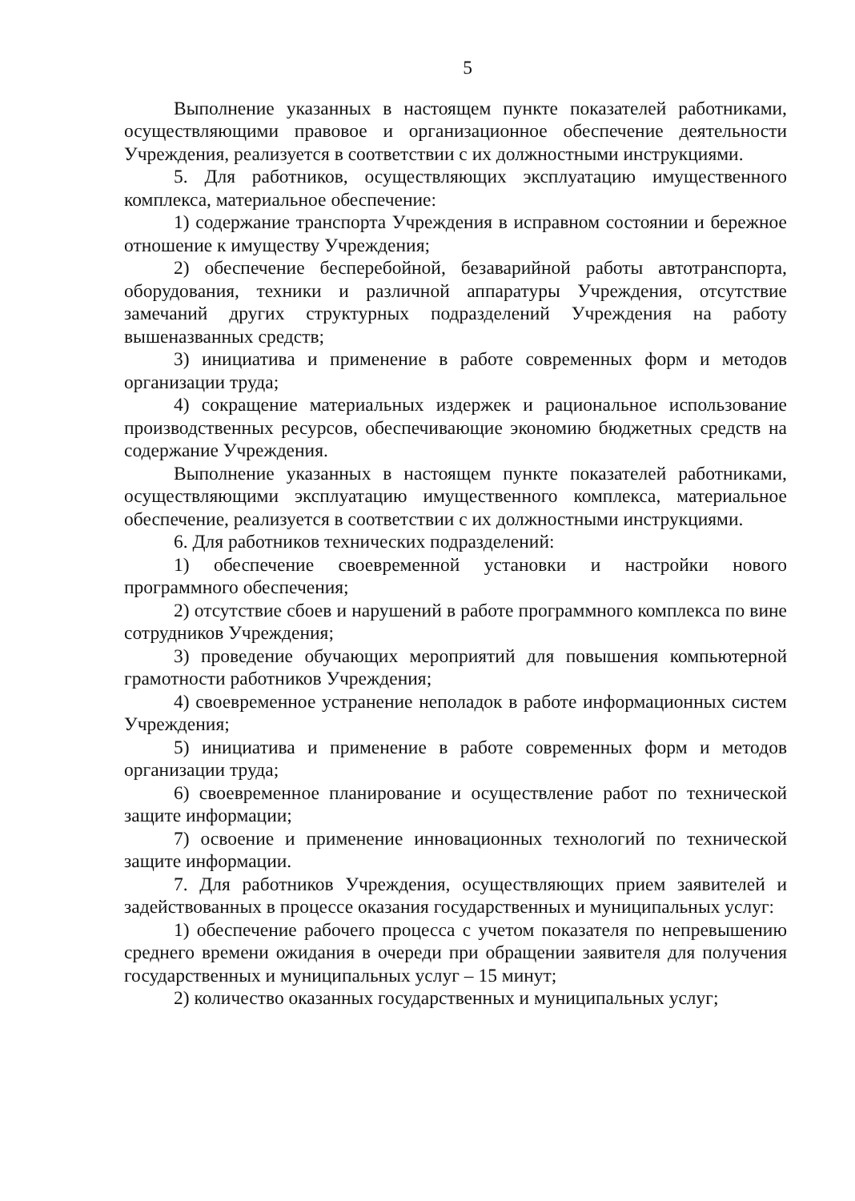5
Выполнение указанных в настоящем пункте показателей работниками, осуществляющими правовое и организационное обеспечение деятельности Учреждения, реализуется в соответствии с их должностными инструкциями.
5. Для работников, осуществляющих эксплуатацию имущественного комплекса, материальное обеспечение:
1) содержание транспорта Учреждения в исправном состоянии и бережное отношение к имуществу Учреждения;
2) обеспечение бесперебойной, безаварийной работы автотранспорта, оборудования, техники и различной аппаратуры Учреждения, отсутствие замечаний других структурных подразделений Учреждения на работу вышеназванных средств;
3) инициатива и применение в работе современных форм и методов организации труда;
4) сокращение материальных издержек и рациональное использование производственных ресурсов, обеспечивающие экономию бюджетных средств на содержание Учреждения.
Выполнение указанных в настоящем пункте показателей работниками, осуществляющими эксплуатацию имущественного комплекса, материальное обеспечение, реализуется в соответствии с их должностными инструкциями.
6. Для работников технических подразделений:
1) обеспечение своевременной установки и настройки нового программного обеспечения;
2) отсутствие сбоев и нарушений в работе программного комплекса по вине сотрудников Учреждения;
3) проведение обучающих мероприятий для повышения компьютерной грамотности работников Учреждения;
4) своевременное устранение неполадок в работе информационных систем Учреждения;
5) инициатива и применение в работе современных форм и методов организации труда;
6) своевременное планирование и осуществление работ по технической защите информации;
7) освоение и применение инновационных технологий по технической защите информации.
7. Для работников Учреждения, осуществляющих прием заявителей и задействованных в процессе оказания государственных и муниципальных услуг:
1) обеспечение рабочего процесса с учетом показателя по непревышению среднего времени ожидания в очереди при обращении заявителя для получения государственных и муниципальных услуг – 15 минут;
2) количество оказанных государственных и муниципальных услуг;